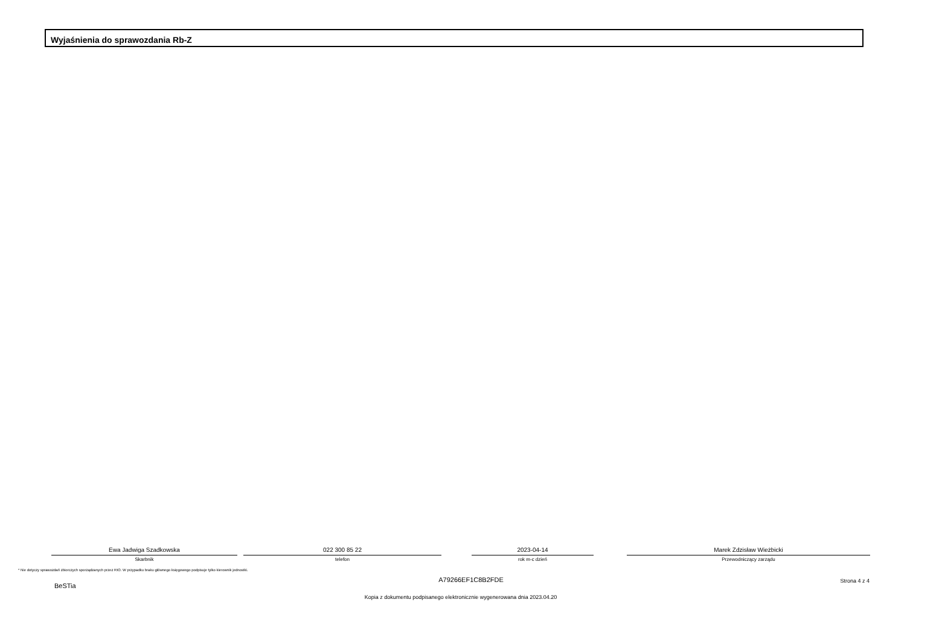Wyjaśnienia do sprawozdania Rb-Z
Ewa Jadwiga Szadkowska
Skarbnik
022 300 85 22
telefon
2023-04-14
rok m-c dzień
Marek Zdzisław Wieżbicki
Przewodniczący zarządu
* Nie dotyczy sprawozdań zbiorczych sporządzanych przez RIO. W przypadku braku głównego księgowego podpisuje tylko kierownik jednostki.
BeSTia
A79266EF1C8B2FDE Strona 4 z 4
Kopia z dokumentu podpisanego elektronicznie wygenerowana dnia 2023.04.20